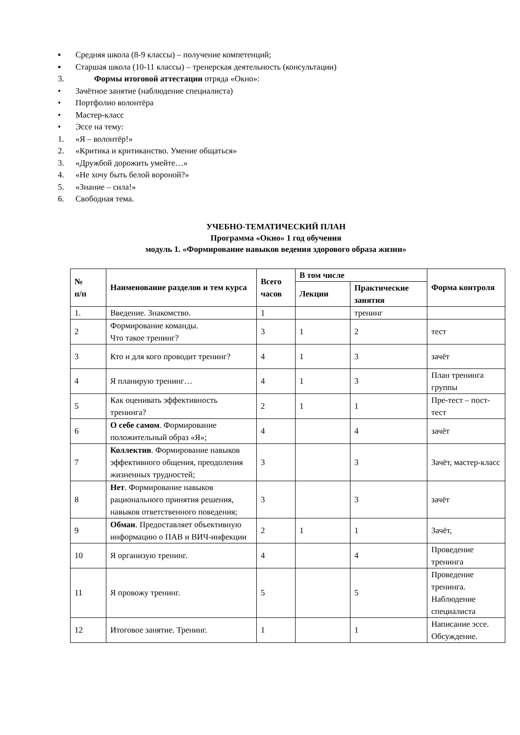▪ Средняя школа (8-9 классы) – получение компетенций;
▪ Старшая школа (10-11 классы) – тренерская деятельность (консультации)
3. Формы итоговой аттестации отряда «Окно»:
• Зачётное занятие (наблюдение специалиста)
• Портфолио волонтёра
• Мастер-класс
• Эссе на тему:
1. «Я – волонтёр!»
2. «Критика и критиканство. Умение общаться»
3. «Дружбой дорожить умейте…»
4. «Не хочу быть белой вороной?»
5. «Знание – сила!»
6. Свободная тема.
УЧЕБНО-ТЕМАТИЧЕСКИЙ ПЛАН
Программа «Окно» 1 год обучения
модуль 1. «Формирование навыков ведения здорового образа жизни»
| № п/п | Наименование разделов и тем курса | Всего часов | В том числе | | Форма контроля |
| --- | --- | --- | --- | --- | --- |
| | | | Лекции | Практические занятия | |
| 1. | Введение. Знакомство. | 1 | | тренинг | |
| 2 | Формирование команды. Что такое тренинг? | 3 | 1 | 2 | тест |
| 3 | Кто и для кого проводит тренинг? | 4 | 1 | 3 | зачёт |
| 4 | Я планирую тренинг… | 4 | 1 | 3 | План тренинга группы |
| 5 | Как оценивать эффективность тренинга? | 2 | 1 | 1 | Пре-тест – пост-тест |
| 6 | О себе самом . Формирование положительный образ «Я»; | 4 | | 4 | зачёт |
| 7 | Коллектив . Формирование навыков эффективного общения, преодоления жизненных трудностей; | 3 | | 3 | Зачёт, мастер-класс |
| 8 | Нет . Формирование навыков рационального принятия решения, навыков ответственного поведения; | 3 | | 3 | зачёт |
| 9 | Обман . Предоставляет объективную информацию о ПАВ и ВИЧ-инфекции | 2 | 1 | 1 | Зачёт, |
| 10 | Я организую тренинг. | 4 | | 4 | Проведение тренинга |
| 11 | Я провожу тренинг. | 5 | | 5 | Проведение тренинга. Наблюдение специалиста |
| 12 | Итоговое занятие. Тренинг. | 1 | | 1 | Написание эссе. Обсуждение. |